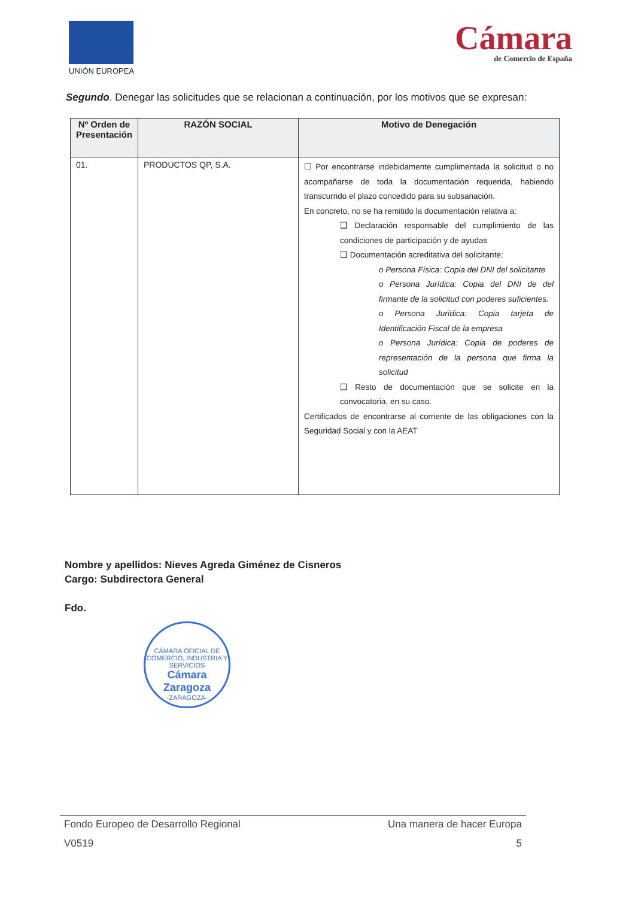UNIÓN EUROPEA
Cámara
de Comercio de España
Segundo. Denegar las solicitudes que se relacionan a continuación, por los motivos que se expresan:
| Nº Orden de Presentación | RAZÓN SOCIAL | Motivo de Denegación |
| --- | --- | --- |
| 01. | PRODUCTOS QP, S.A. | ☐ Por encontrarse indebidamente cumplimentada la solicitud o no acompañarse de toda la documentación requerida, habiendo transcurrido el plazo concedido para su subsanación. En concreto, no se ha remitido la documentación relativa a: ❑ Declaración responsable del cumplimiento de las condiciones de participación y de ayudas ❑ Documentación acreditativa del solicitante: o Persona Física: Copia del DNI del solicitante o Persona Jurídica: Copia del DNI de del firmante de la solicitud con poderes suficientes. o Persona Jurídica: Copia tarjeta de Identificación Fiscal de la empresa o Persona Jurídica: Copia de poderes de representación de la persona que firma la solicitud ❑ Resto de documentación que se solicite en la convocatoria, en su caso. Certificados de encontrarse al corriente de las obligaciones con la Seguridad Social y con la AEAT |
Nombre y apellidos: Nieves Agreda Giménez de Cisneros
Cargo: Subdirectora General
Fdo.
CÁMARA OFICIAL DE COMERCIO, INDUSTRIA Y SERVICIOS
Cámara Zaragoza
-ZARAGOZA-
Fondo Europeo de Desarrollo Regional Una manera de hacer Europa
V0519 5